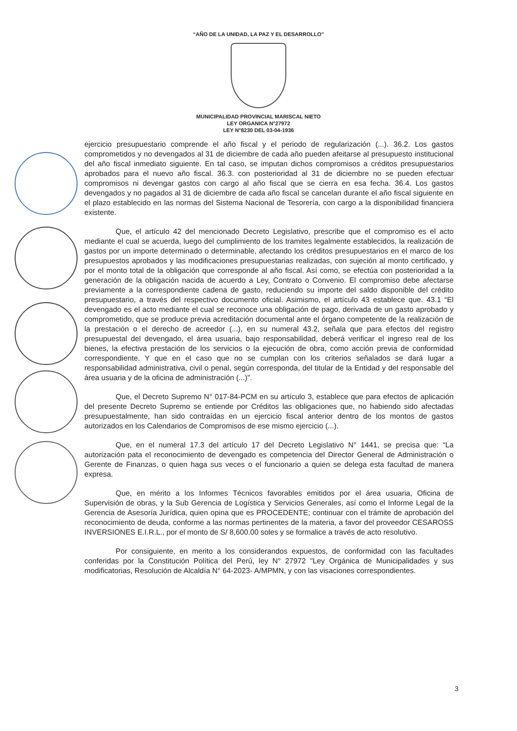“AÑO DE LA UNIDAD, LA PAZ Y EL DESARROLLO”
MUNICIPALIDAD PROVINCIAL MARISCAL NIETO
LEY ORGANICA N°27972
LEY N°8230 DEL 03-04-1936
ejercicio presupuestario comprende el año fiscal y el periodo de regularización (...). 36.2. Los gastos comprometidos y no devengados al 31 de diciembre de cada año pueden afeitarse al presupuesto institucional del año fiscal inmediato siguiente. En tal caso, se imputan dichos compromisos a créditos presupuestarios aprobados para el nuevo año fiscal. 36.3. con posterioridad al 31 de diciembre no se pueden efectuar compromisos ni devengar gastos con cargo al año fiscal que se cierra en esa fecha. 36.4. Los gastos devengados y no pagados al 31 de diciembre de cada año fiscal se cancelan durante el año fiscal siguiente en el plazo establecido en las normas del Sistema Nacional de Tesorería, con cargo a la disponibilidad financiera existente.
Que, el artículo 42 del mencionado Decreto Legislativo, prescribe que el compromiso es el acto mediante el cual se acuerda, luego del cumplimiento de los tramites legalmente establecidos, la realización de gastos por un importe determinado o determinable, afectando los créditos presupuestarios en el marco de los presupuestos aprobados y las modificaciones presupuestarias realizadas, con sujeción al monto certificado, y por el monto total de la obligación que corresponde al año fiscal. Así como, se efectúa con posterioridad a la generación de la obligación nacida de acuerdo a Ley, Contrato o Convenio. El compromiso debe afectarse previamente a la correspondiente cadena de gasto, reduciendo su importe del saldo disponible del crédito presupuestario, a través del respectivo documento oficial. Asimismo, el artículo 43 establece que. 43.1 “El devengado es el acto mediante el cual se reconoce una obligación de pago, derivada de un gasto aprobado y comprometido, que se produce previa acreditación documental ante el órgano competente de la realización de la prestación o el derecho de acreedor (...), en su numeral 43.2, señala que para efectos del registro presupuestal del devengado, el área usuaria, bajo responsabilidad, deberá verificar el ingreso real de los bienes, la efectiva prestación de los servicios o la ejecución de obra, como acción previa de conformidad correspondiente. Y que en el caso que no se cumplan con los criterios señalados se dará lugar a responsabilidad administrativa, civil o penal, según corresponda, del titular de la Entidad y del responsable del área usuaria y de la oficina de administración (...)".
Que, el Decreto Supremo N° 017-84-PCM en su artículo 3, establece que para efectos de aplicación del presente Decreto Supremo se entiende por Créditos las obligaciones que, no habiendo sido afectadas presupuestalmente, han sido contraídas en un ejercicio fiscal anterior dentro de los montos de gastos autorizados en los Calendarios de Compromisos de ese mismo ejercicio (...).
Que, en el numeral 17.3 del artículo 17 del Decreto Legislativo N° 1441, se precisa que: “La autorización pata el reconocimiento de devengado es competencia del Director General de Administración o Gerente de Finanzas, o quien haga sus veces o el funcionario a quien se delega esta facultad de manera expresa.
Que, en mérito a los Informes Técnicos favorables emitidos por el área usuaria, Oficina de Supervisión de obras, y la Sub Gerencia de Logística y Servicios Generales, así como el Informe Legal de la Gerencia de Asesoría Jurídica, quien opina que es PROCEDENTE; continuar con el trámite de aprobación del reconocimiento de deuda, conforme a las normas pertinentes de la materia, a favor del proveedor CESAROSS INVERSIONES E.I.R.L., por el monto de S/ 8,600.00 soles y se formalice a través de acto resolutivo.
Por consiguiente, en merito a los considerandos expuestos, de conformidad con las facultades conferidas por la Constitución Política del Perú, ley N° 27972 "Ley Orgánica de Municipalidades y sus modificatorias, Resolución de Alcaldía N° 64-2023- A/MPMN, y con las visaciones correspondientes.
3